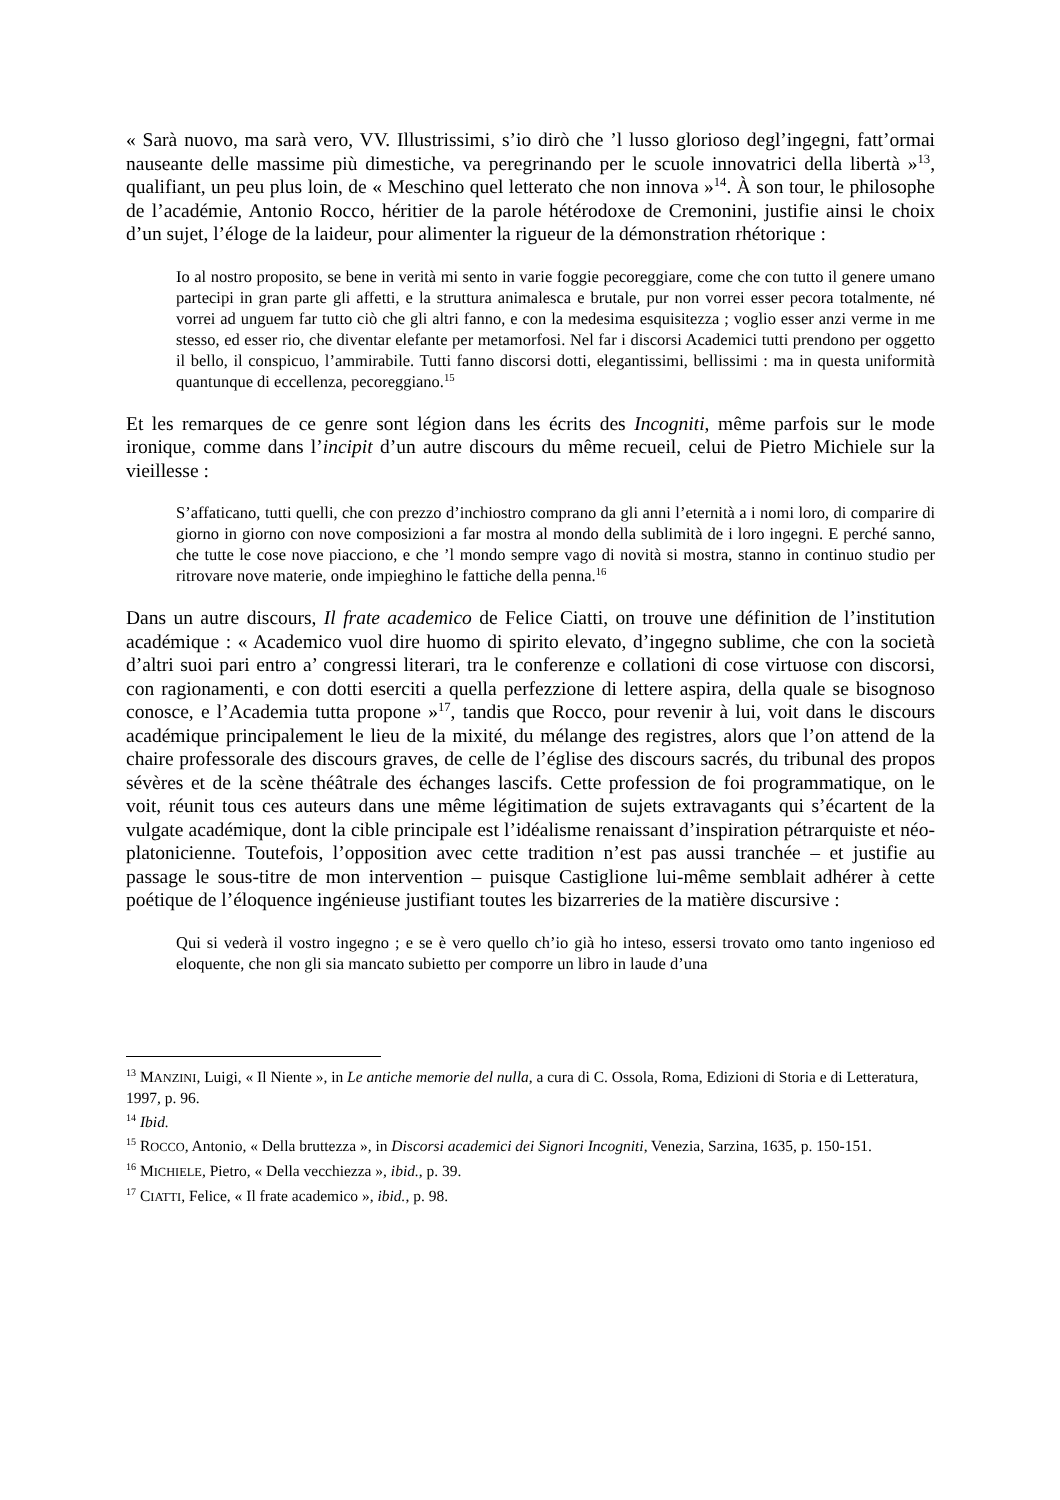« Sarà nuovo, ma sarà vero, VV. Illustrissimi, s’io dirò che ’l lusso glorioso degl’ingegni, fatt’ormai nauseante delle massime più dimestiche, va peregrinando per le scuole innovatrici della libertà »<sup>13</sup>, qualifiant, un peu plus loin, de « Meschino quel letterato che non innova »<sup>14</sup>. À son tour, le philosophe de l’académie, Antonio Rocco, héritier de la parole hétérodoxe de Cremonini, justifie ainsi le choix d’un sujet, l’éloge de la laideur, pour alimenter la rigueur de la démonstration rhétorique :
Io al nostro proposito, se bene in verità mi sento in varie foggie pecoreggiare, come che con tutto il genere umano partecipi in gran parte gli affetti, e la struttura animalesca e brutale, pur non vorrei esser pecora totalmente, né vorrei ad unguem far tutto ciò che gli altri fanno, e con la medesima esquisitezza ; voglio esser anzi verme in me stesso, ed esser rio, che diventar elefante per metamorfosi. Nel far i discorsi Academici tutti prendono per oggetto il bello, il conspicuo, l’ammirabile. Tutti fanno discorsi dotti, elegantissimi, bellissimi : ma in questa uniformità quantunque di eccellenza, pecoreggiano.<sup>15</sup>
Et les remarques de ce genre sont légion dans les écrits des Incogniti, même parfois sur le mode ironique, comme dans l’incipit d’un autre discours du même recueil, celui de Pietro Michiele sur la vieillesse :
S’affaticano, tutti quelli, che con prezzo d’inchiostro comprano da gli anni l’eternità a i nomi loro, di comparire di giorno in giorno con nove composizioni a far mostra al mondo della sublimità de i loro ingegni. E perché sanno, che tutte le cose nove piacciono, e che ’l mondo sempre vago di novità si mostra, stanno in continuo studio per ritrovare nove materie, onde impieghino le fattiche della penna.<sup>16</sup>
Dans un autre discours, Il frate academico de Felice Ciatti, on trouve une définition de l’institution académique : « Academico vuol dire huomo di spirito elevato, d’ingegno sublime, che con la società d’altri suoi pari entro a’ congressi literari, tra le conferenze e collationi di cose virtuose con discorsi, con ragionamenti, e con dotti eserciti a quella perfezzione di lettere aspira, della quale se bisognoso conosce, e l’Academia tutta propone »<sup>17</sup>, tandis que Rocco, pour revenir à lui, voit dans le discours académique principalement le lieu de la mixité, du mélange des registres, alors que l’on attend de la chaire professorale des discours graves, de celle de l’église des discours sacrés, du tribunal des propos sévères et de la scène théâtrale des échanges lascifs. Cette profession de foi programmatique, on le voit, réunit tous ces auteurs dans une même légitimation de sujets extravagants qui s’écartent de la vulgate académique, dont la cible principale est l’idéalisme renaissant d’inspiration pétrarquiste et néo-platonicienne. Toutefois, l’opposition avec cette tradition n’est pas aussi tranchée – et justifie au passage le sous-titre de mon intervention – puisque Castiglione lui-même semblait adhérer à cette poétique de l’éloquence ingénieuse justifiant toutes les bizarreries de la matière discursive :
Qui si vederà il vostro ingegno ; e se è vero quello ch’io già ho inteso, essersi trovato omo tanto ingenioso ed eloquente, che non gli sia mancato subietto per comporre un libro in laude d’una
<sup>13</sup> MANZINI, Luigi, « Il Niente », in Le antiche memorie del nulla, a cura di C. Ossola, Roma, Edizioni di Storia e di Letteratura, 1997, p. 96.
<sup>14</sup> Ibid.
<sup>15</sup> ROCCO, Antonio, « Della bruttezza », in Discorsi academici dei Signori Incogniti, Venezia, Sarzina, 1635, p. 150-151.
<sup>16</sup> MICHIELE, Pietro, « Della vecchiezza », ibid., p. 39.
<sup>17</sup> CIATTI, Felice, « Il frate academico », ibid., p. 98.